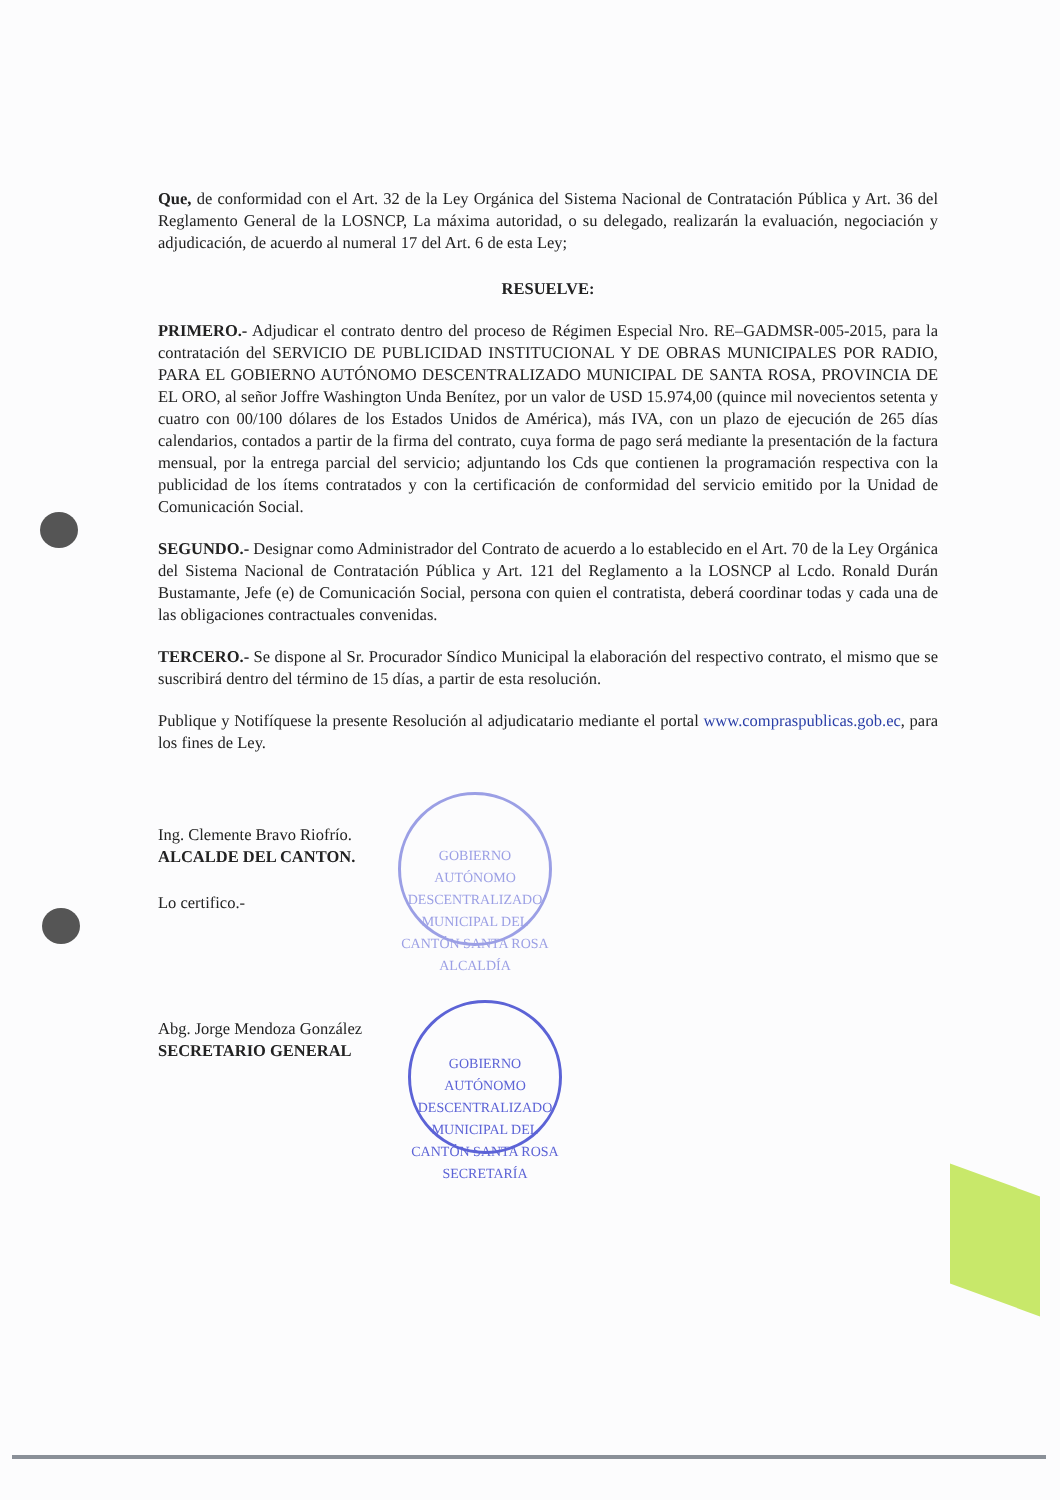Que, de conformidad con el Art. 32 de la Ley Orgánica del Sistema Nacional de Contratación Pública y Art. 36 del Reglamento General de la LOSNCP, La máxima autoridad, o su delegado, realizarán la evaluación, negociación y adjudicación, de acuerdo al numeral 17 del Art. 6 de esta Ley;
RESUELVE:
PRIMERO.- Adjudicar el contrato dentro del proceso de Régimen Especial Nro. RE–GADMSR-005-2015, para la contratación del SERVICIO DE PUBLICIDAD INSTITUCIONAL Y DE OBRAS MUNICIPALES POR RADIO, PARA EL GOBIERNO AUTÓNOMO DESCENTRALIZADO MUNICIPAL DE SANTA ROSA, PROVINCIA DE EL ORO, al señor Joffre Washington Unda Benítez, por un valor de USD 15.974,00 (quince mil novecientos setenta y cuatro con 00/100 dólares de los Estados Unidos de América), más IVA, con un plazo de ejecución de 265 días calendarios, contados a partir de la firma del contrato, cuya forma de pago será mediante la presentación de la factura mensual, por la entrega parcial del servicio; adjuntando los Cds que contienen la programación respectiva con la publicidad de los ítems contratados y con la certificación de conformidad del servicio emitido por la Unidad de Comunicación Social.
SEGUNDO.- Designar como Administrador del Contrato de acuerdo a lo establecido en el Art. 70 de la Ley Orgánica del Sistema Nacional de Contratación Pública y Art. 121 del Reglamento a la LOSNCP al Lcdo. Ronald Durán Bustamante, Jefe (e) de Comunicación Social, persona con quien el contratista, deberá coordinar todas y cada una de las obligaciones contractuales convenidas.
TERCERO.- Se dispone al Sr. Procurador Síndico Municipal la elaboración del respectivo contrato, el mismo que se suscribirá dentro del término de 15 días, a partir de esta resolución.
Publique y Notifíquese la presente Resolución al adjudicatario mediante el portal www.compraspublicas.gob.ec, para los fines de Ley.
Ing. Clemente Bravo Riofrío.
ALCALDE DEL CANTON.
Lo certifico.-
Abg. Jorge Mendoza González
SECRETARIO GENERAL
GOBIERNO AUTÓNOMO DESCENTRALIZADO MUNICIPAL DEL CANTÓN SANTA ROSA
ALCALDÍA
GOBIERNO AUTÓNOMO DESCENTRALIZADO MUNICIPAL DEL CANTÓN SANTA ROSA
SECRETARÍA